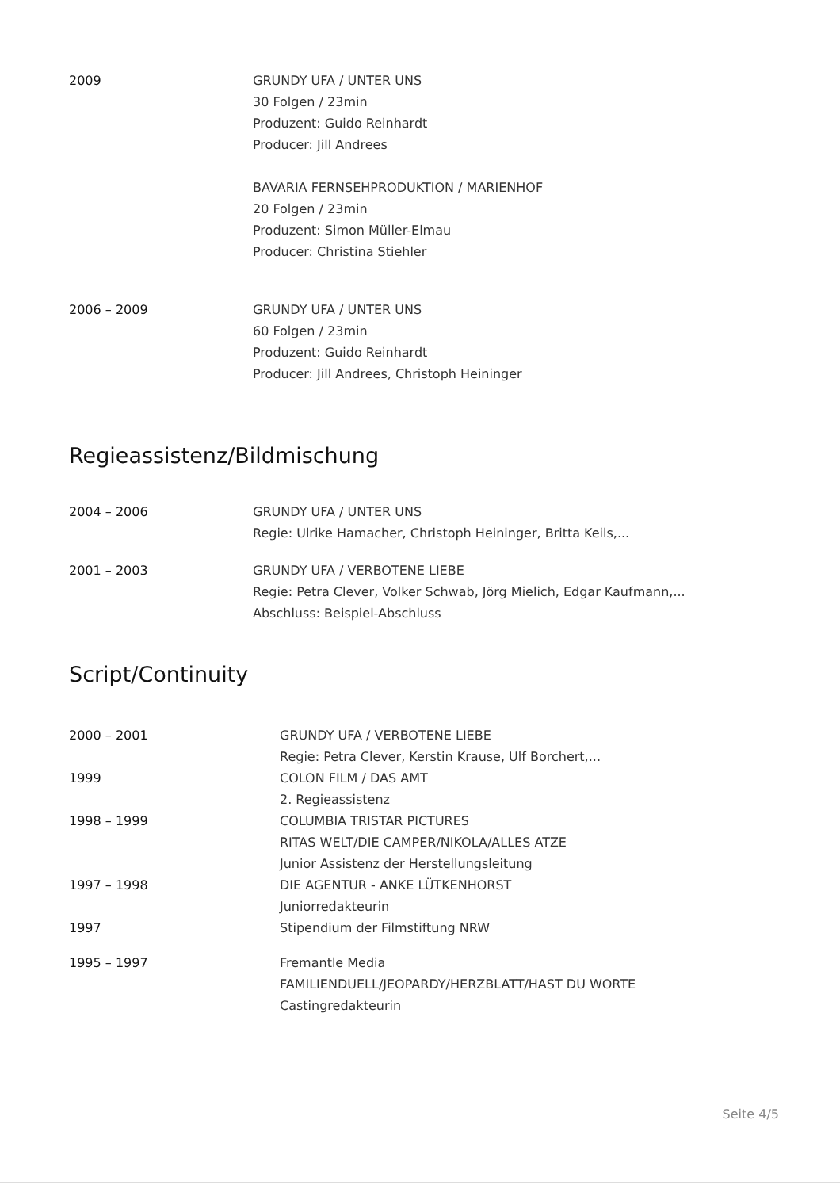| 2009 | GRUNDY UFA / UNTER UNS 30 Folgen / 23min Produzent: Guido Reinhardt Producer: Jill Andrees |
| | BAVARIA FERNSEHPRODUKTION / MARIENHOF 20 Folgen / 23min Produzent: Simon Müller-Elmau Producer: Christina Stiehler |
| 2006 – 2009 | GRUNDY UFA / UNTER UNS 60 Folgen / 23min Produzent: Guido Reinhardt Producer: Jill Andrees, Christoph Heininger |
Regieassistenz/Bildmischung
| 2004 – 2006 | GRUNDY UFA / UNTER UNS Regie: Ulrike Hamacher, Christoph Heininger, Britta Keils,... |
| 2001 – 2003 | GRUNDY UFA / VERBOTENE LIEBE Regie: Petra Clever, Volker Schwab, Jörg Mielich, Edgar Kaufmann,... Abschluss: Beispiel-Abschluss |
Script/Continuity
| 2000 – 2001 | GRUNDY UFA / VERBOTENE LIEBE Regie: Petra Clever, Kerstin Krause, Ulf Borchert,... |
| 1999 | COLON FILM / DAS AMT 2. Regieassistenz |
| 1998 – 1999 | COLUMBIA TRISTAR PICTURES RITAS WELT/DIE CAMPER/NIKOLA/ALLES ATZE Junior Assistenz der Herstellungsleitung |
| 1997 – 1998 | DIE AGENTUR - ANKE LÜTKENHORST Juniorredakteurin |
| 1997 | Stipendium der Filmstiftung NRW |
| 1995 – 1997 | Fremantle Media FAMILIENDUELL/JEOPARDY/HERZBLATT/HAST DU WORTE Castingredakteurin |
Seite 4/5